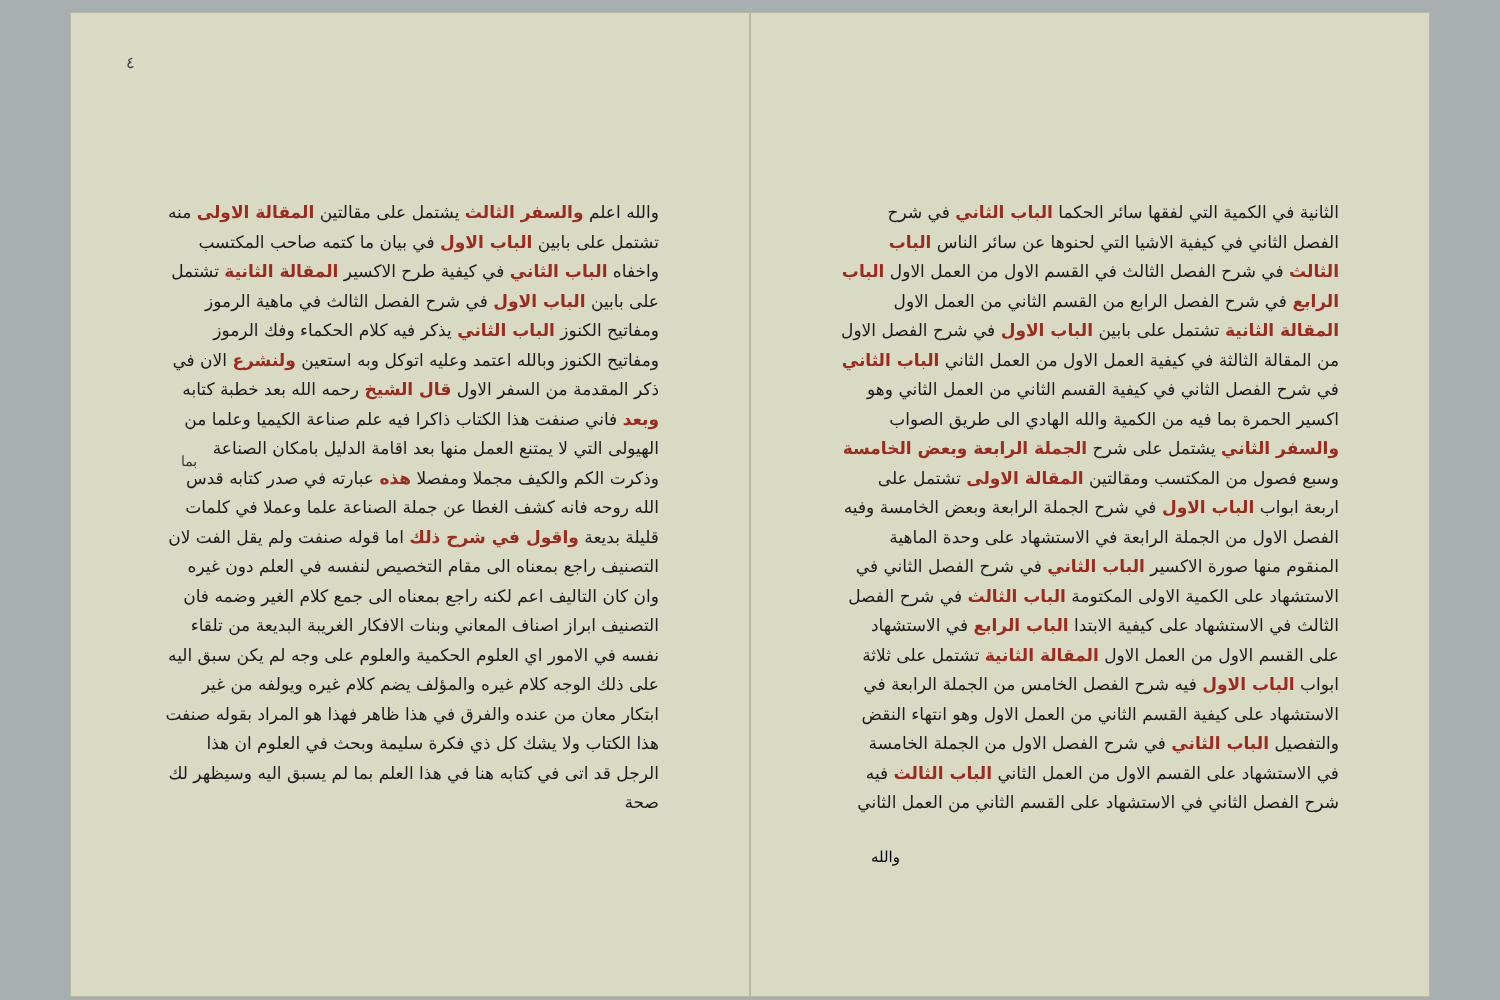٤
بما
والله اعلم والسفر الثالث يشتمل على مقالتين المقالة الاولى منه تشتمل على بابين الباب الاول في بيان ما كتمه صاحب المكتسب واخفاه الباب الثاني في كيفية طرح الاكسير المقالة الثانية تشتمل على بابين الباب الاول في شرح الفصل الثالث في ماهية الرموز ومفاتيح الكنوز الباب الثاني يذكر فيه كلام الحكماء وفك الرموز ومفاتيح الكنوز وبالله اعتمد وعليه اتوكل وبه استعين ولنشرع الان في ذكر المقدمة من السفر الاول قال الشيخ رحمه الله بعد خطبة كتابه وبعد فاني صنفت هذا الكتاب ذاكرا فيه علم صناعة الكيميا وعلما من الهيولى التي لا يمتنع العمل منها بعد اقامة الدليل بامكان الصناعة وذكرت الكم والكيف مجملا ومفصلا هذه عبارته في صدر كتابه قدس الله روحه فانه كشف الغطا عن جملة الصناعة علما وعملا في كلمات قليلة بديعة واقول في شرح ذلك اما قوله صنفت ولم يقل الفت لان التصنيف راجع بمعناه الى مقام التخصيص لنفسه في العلم دون غيره وان كان التاليف اعم لكنه راجع بمعناه الى جمع كلام الغير وضمه فان التصنيف ابراز اصناف المعاني وبنات الافكار الغريبة البديعة من تلقاء نفسه في الامور اي العلوم الحكمية والعلوم على وجه لم يكن سبق اليه على ذلك الوجه كلام غيره والمؤلف يضم كلام غيره ويولفه من غير ابتكار معان من عنده والفرق في هذا ظاهر فهذا هو المراد بقوله صنفت هذا الكتاب ولا يشك كل ذي فكرة سليمة وبحث في العلوم ان هذا الرجل قد اتى في كتابه هنا في هذا العلم بما لم يسبق اليه وسيظهر لك صحة
الثانية في الكمية التي لفقها سائر الحكما الباب الثاني في شرح الفصل الثاني في كيفية الاشيا التي لحنوها عن سائر الناس الباب الثالث في شرح الفصل الثالث في القسم الاول من العمل الاول الباب الرابع في شرح الفصل الرابع من القسم الثاني من العمل الاول المقالة الثانية تشتمل على بابين الباب الاول في شرح الفصل الاول من المقالة الثالثة في كيفية العمل الاول من العمل الثاني الباب الثاني في شرح الفصل الثاني في كيفية القسم الثاني من العمل الثاني وهو اكسير الحمرة بما فيه من الكمية والله الهادي الى طريق الصواب والسفر الثاني يشتمل على شرح الجملة الرابعة وبعض الخامسة وسبع فصول من المكتسب ومقالتين المقالة الاولى تشتمل على اربعة ابواب الباب الاول في شرح الجملة الرابعة وبعض الخامسة وفيه الفصل الاول من الجملة الرابعة في الاستشهاد على وحدة الماهية المنقوم منها صورة الاكسير الباب الثاني في شرح الفصل الثاني في الاستشهاد على الكمية الاولى المكتومة الباب الثالث في شرح الفصل الثالث في الاستشهاد على كيفية الابتدا الباب الرابع في الاستشهاد على القسم الاول من العمل الاول المقالة الثانية تشتمل على ثلاثة ابواب الباب الاول فيه شرح الفصل الخامس من الجملة الرابعة في الاستشهاد على كيفية القسم الثاني من العمل الاول وهو انتهاء النقض والتفصيل الباب الثاني في شرح الفصل الاول من الجملة الخامسة في الاستشهاد على القسم الاول من العمل الثاني الباب الثالث فيه شرح الفصل الثاني في الاستشهاد على القسم الثاني من العمل الثاني
والله